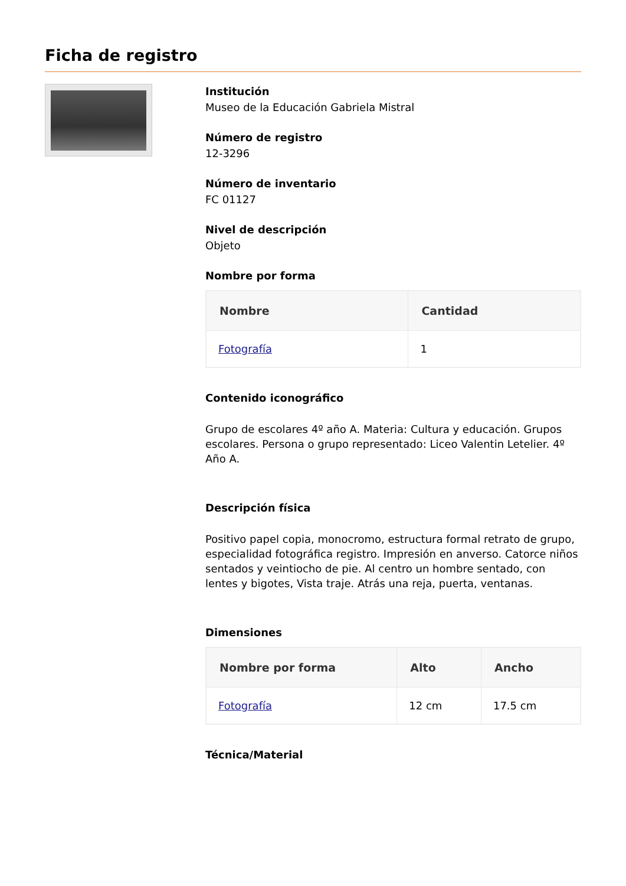Ficha de registro
Institución
Museo de la Educación Gabriela Mistral
Número de registro
12-3296
Número de inventario
FC 01127
Nivel de descripción
Objeto
Nombre por forma
| Nombre | Cantidad |
| --- | --- |
| Fotografía | 1 |
Contenido iconográfico
Grupo de escolares 4º año A. Materia: Cultura y educación. Grupos escolares. Persona o grupo representado: Liceo Valentin Letelier. 4º Año A.
Descripción física
Positivo papel copia, monocromo, estructura formal retrato de grupo, especialidad fotográfica registro. Impresión en anverso. Catorce niños sentados y veintiocho de pie. Al centro un hombre sentado, con lentes y bigotes, Vista traje. Atrás una reja, puerta, ventanas.
Dimensiones
| Nombre por forma | Alto | Ancho |
| --- | --- | --- |
| Fotografía | 12 cm | 17.5 cm |
Técnica/Material